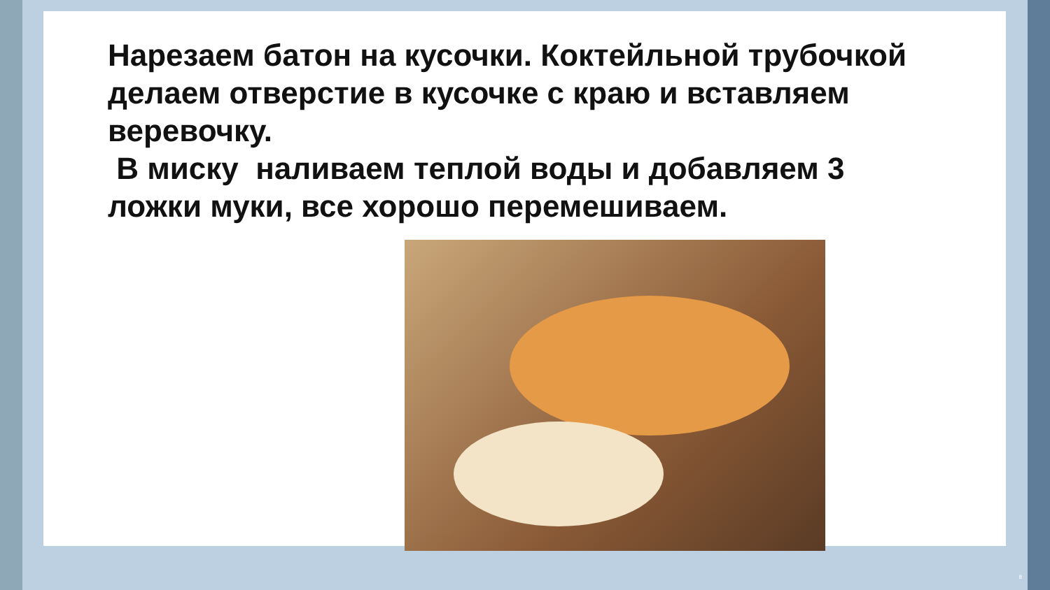Нарезаем батон на кусочки. Коктейльной трубочкой делаем отверстие в кусочке с краю и вставляем веревочку.
В миску наливаем теплой воды и добавляем 3 ложки муки, все хорошо перемешиваем.
8